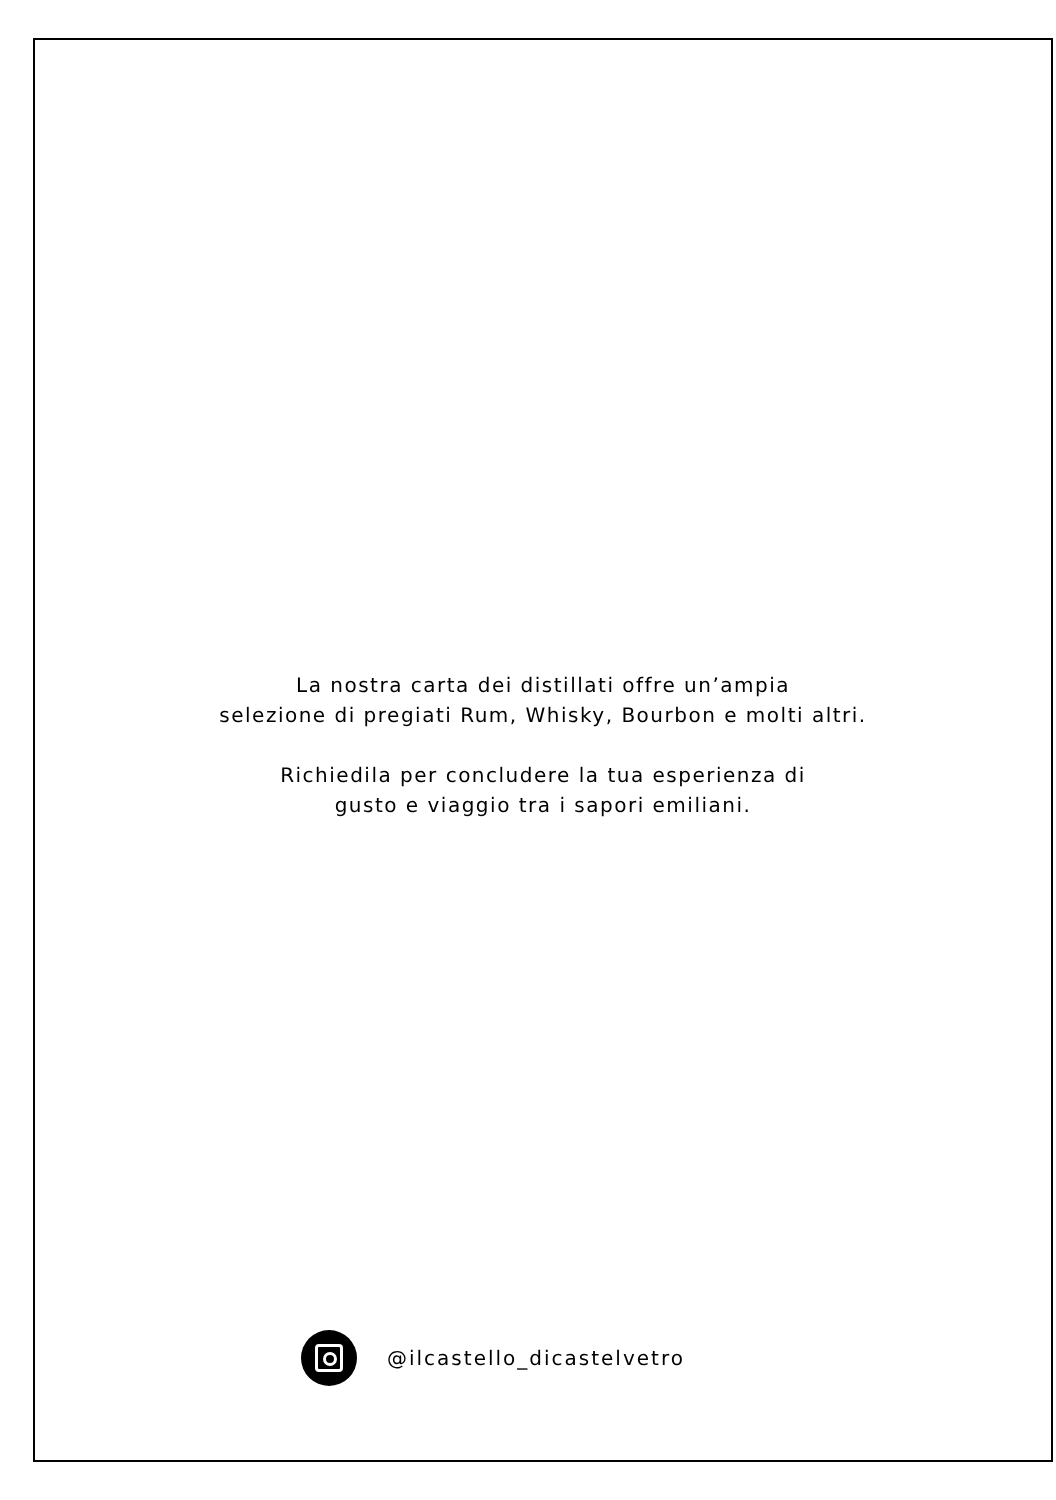La nostra carta dei distillati offre un’ampia
selezione di pregiati Rum, Whisky, Bourbon e molti altri.
Richiedila per concludere la tua esperienza di
gusto e viaggio tra i sapori emiliani.
@ilcastello_dicastelvetro